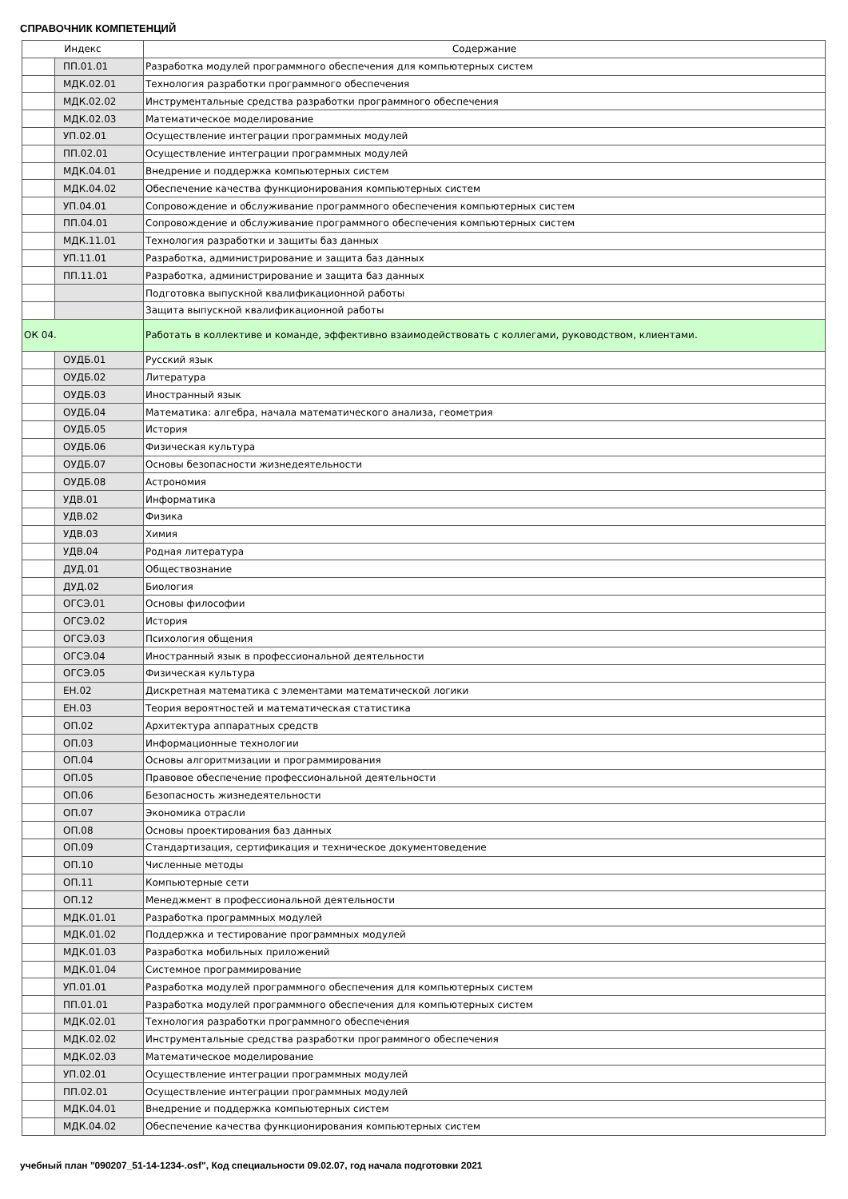СПРАВОЧНИК КОМПЕТЕНЦИЙ
| Индекс | | Содержание |
| --- | --- | --- |
| | ПП.01.01 | Разработка модулей программного обеспечения для компьютерных систем |
| | МДК.02.01 | Технология разработки программного обеспечения |
| | МДК.02.02 | Инструментальные средства разработки программного обеспечения |
| | МДК.02.03 | Математическое моделирование |
| | УП.02.01 | Осуществление интеграции программных модулей |
| | ПП.02.01 | Осуществление интеграции программных модулей |
| | МДК.04.01 | Внедрение и поддержка компьютерных систем |
| | МДК.04.02 | Обеспечение качества функционирования компьютерных систем |
| | УП.04.01 | Сопровождение и обслуживание программного обеспечения компьютерных систем |
| | ПП.04.01 | Сопровождение и обслуживание программного обеспечения компьютерных систем |
| | МДК.11.01 | Технология разработки и защиты баз данных |
| | УП.11.01 | Разработка, администрирование и защита баз данных |
| | ПП.11.01 | Разработка, администрирование и защита баз данных |
| | | Подготовка выпускной квалификационной работы |
| | | Защита выпускной квалификационной работы |
| ОК 04. | | Работать в коллективе и команде, эффективно взаимодействовать с коллегами, руководством, клиентами. |
| | ОУДБ.01 | Русский язык |
| | ОУДБ.02 | Литература |
| | ОУДБ.03 | Иностранный язык |
| | ОУДБ.04 | Математика: алгебра, начала математического анализа, геометрия |
| | ОУДБ.05 | История |
| | ОУДБ.06 | Физическая культура |
| | ОУДБ.07 | Основы безопасности жизнедеятельности |
| | ОУДБ.08 | Астрономия |
| | УДВ.01 | Информатика |
| | УДВ.02 | Физика |
| | УДВ.03 | Химия |
| | УДВ.04 | Родная литература |
| | ДУД.01 | Обществознание |
| | ДУД.02 | Биология |
| | ОГСЭ.01 | Основы философии |
| | ОГСЭ.02 | История |
| | ОГСЭ.03 | Психология общения |
| | ОГСЭ.04 | Иностранный язык в профессиональной деятельности |
| | ОГСЭ.05 | Физическая культура |
| | ЕН.02 | Дискретная математика с элементами математической логики |
| | ЕН.03 | Теория вероятностей и математическая статистика |
| | ОП.02 | Архитектура аппаратных средств |
| | ОП.03 | Информационные технологии |
| | ОП.04 | Основы алгоритмизации и программирования |
| | ОП.05 | Правовое обеспечение профессиональной деятельности |
| | ОП.06 | Безопасность жизнедеятельности |
| | ОП.07 | Экономика отрасли |
| | ОП.08 | Основы проектирования баз данных |
| | ОП.09 | Стандартизация, сертификация и техническое документоведение |
| | ОП.10 | Численные методы |
| | ОП.11 | Компьютерные сети |
| | ОП.12 | Менеджмент в профессиональной деятельности |
| | МДК.01.01 | Разработка программных модулей |
| | МДК.01.02 | Поддержка и тестирование программных модулей |
| | МДК.01.03 | Разработка мобильных приложений |
| | МДК.01.04 | Системное программирование |
| | УП.01.01 | Разработка модулей программного обеспечения для компьютерных систем |
| | ПП.01.01 | Разработка модулей программного обеспечения для компьютерных систем |
| | МДК.02.01 | Технология разработки программного обеспечения |
| | МДК.02.02 | Инструментальные средства разработки программного обеспечения |
| | МДК.02.03 | Математическое моделирование |
| | УП.02.01 | Осуществление интеграции программных модулей |
| | ПП.02.01 | Осуществление интеграции программных модулей |
| | МДК.04.01 | Внедрение и поддержка компьютерных систем |
| | МДК.04.02 | Обеспечение качества функционирования компьютерных систем |
учебный план "090207_51-14-1234-.osf", Код специальности 09.02.07, год начала подготовки 2021